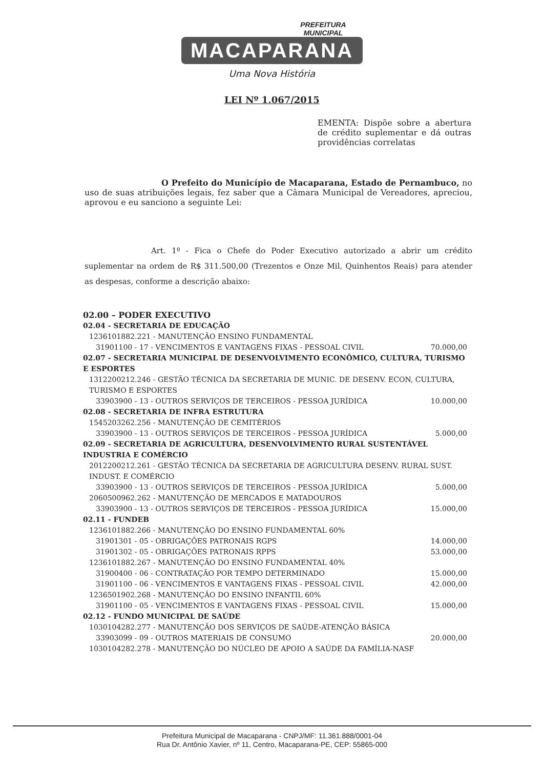PREFEITURA
MUNICIPAL
MACAPARANA
Uma Nova História
LEI Nº 1.067/2015
EMENTA: Dispõe sobre a abertura de crédito suplementar e dá outras providências correlatas
O Prefeito do Município de Macaparana, Estado de Pernambuco, no uso de suas atribuições legais, fez saber que a Câmara Municipal de Vereadores, apreciou, aprovou e eu sanciono a seguinte Lei:
Art. 1º - Fica o Chefe do Poder Executivo autorizado a abrir um crédito suplementar na ordem de R$ 311.500,00 (Trezentos e Onze Mil, Quinhentos Reais) para atender as despesas, conforme a descrição abaixo:
02.00 – PODER EXECUTIVO
02.04 - SECRETARIA DE EDUCAÇÃO
1236101882.221 - MANUTENÇÃO ENSINO FUNDAMENTAL
31901100 - 17 - VENCIMENTOS E VANTAGENS FIXAS - PESSOAL CIVIL 70.000,00
02.07 - SECRETARIA MUNICIPAL DE DESENVOLVIMENTO ECONÔMICO, CULTURA, TURISMO E ESPORTES
1312200212.246 - GESTÃO TÉCNICA DA SECRETARIA DE MUNIC. DE DESENV. ECON, CULTURA, TURISMO E ESPORTES
33903900 - 13 - OUTROS SERVIÇOS DE TERCEIROS - PESSOA JURÍDICA 10.000,00
02.08 - SECRETARIA DE INFRA ESTRUTURA
1545203262.256 - MANUTENÇÃO DE CEMITÉRIOS
33903900 - 13 - OUTROS SERVIÇOS DE TERCEIROS - PESSOA JURÍDICA 5.000,00
02.09 - SECRETARIA DE AGRICULTURA, DESENVOLVIMENTO RURAL SUSTENTÁVEL INDUSTRIA E COMÉRCIO
2012200212.261 - GESTÃO TÉCNICA DA SECRETARIA DE AGRICULTURA DESENV. RURAL SUST. INDUST. E COMÉRCIO
33903900 - 13 - OUTROS SERVIÇOS DE TERCEIROS - PESSOA JURÍDICA 5.000,00
2060500962.262 - MANUTENÇÃO DE MERCADOS E MATADOUROS
33903900 - 13 - OUTROS SERVIÇOS DE TERCEIROS - PESSOA JURÍDICA 15.000,00
02.11 - FUNDEB
1236101882.266 - MANUTENÇÃO DO ENSINO FUNDAMENTAL 60%
31901301 - 05 - OBRIGAÇÕES PATRONAIS RGPS 14.000,00
31901302 - 05 - OBRIGAÇÕES PATRONAIS RPPS 53.000,00
1236101882.267 - MANUTENÇÃO DO ENSINO FUNDAMENTAL 40%
31900400 - 06 - CONTRATAÇÃO POR TEMPO DETERMINADO 15.000,00
31901100 - 06 - VENCIMENTOS E VANTAGENS FIXAS - PESSOAL CIVIL 42.000,00
1236501902.268 - MANUTENÇÃO DO ENSINO INFANTIL 60%
31901100 - 05 - VENCIMENTOS E VANTAGENS FIXAS - PESSOAL CIVIL 15.000,00
02.12 - FUNDO MUNICIPAL DE SAÚDE
1030104282.277 - MANUTENÇÃO DOS SERVIÇOS DE SAÚDE-ATENÇÃO BÁSICA
33903099 - 09 - OUTROS MATERIAIS DE CONSUMO 20.000,00
1030104282.278 - MANUTENÇÃO DO NÚCLEO DE APOIO A SAÚDE DA FAMÍLIA-NASF
Prefeitura Municipal de Macaparana - CNPJ/MF: 11.361.888/0001-04
Rua Dr. Antônio Xavier, nº 11, Centro, Macaparana-PE, CEP: 55865-000